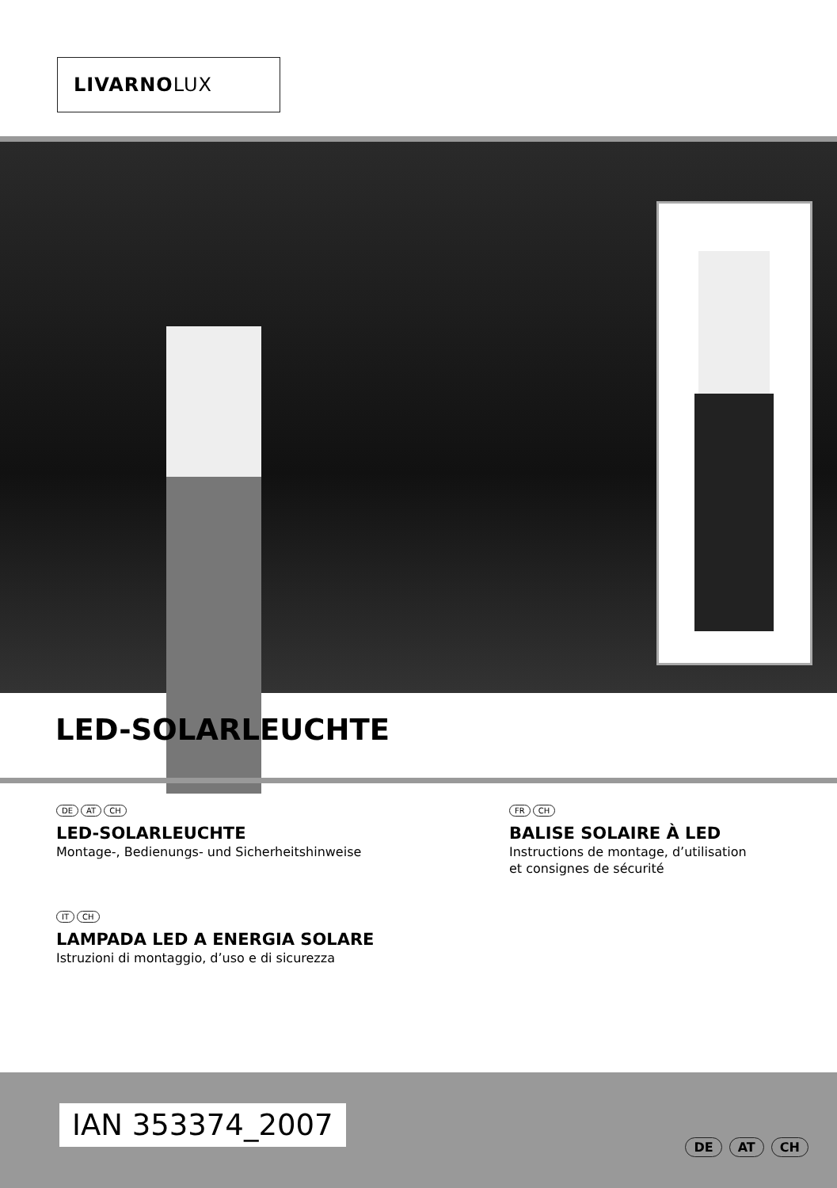LIVARNOLUX
LED-SOLARLEUCHTE
DE AT CH
LED-SOLARLEUCHTE
Montage-, Bedienungs- und Sicherheitshinweise
FR CH
BALISE SOLAIRE À LED
Instructions de montage, d’utilisation
et consignes de sécurité
IT CH
LAMPADA LED A ENERGIA SOLARE
Istruzioni di montaggio, d’uso e di sicurezza
IAN 353374_2007
DE AT CH